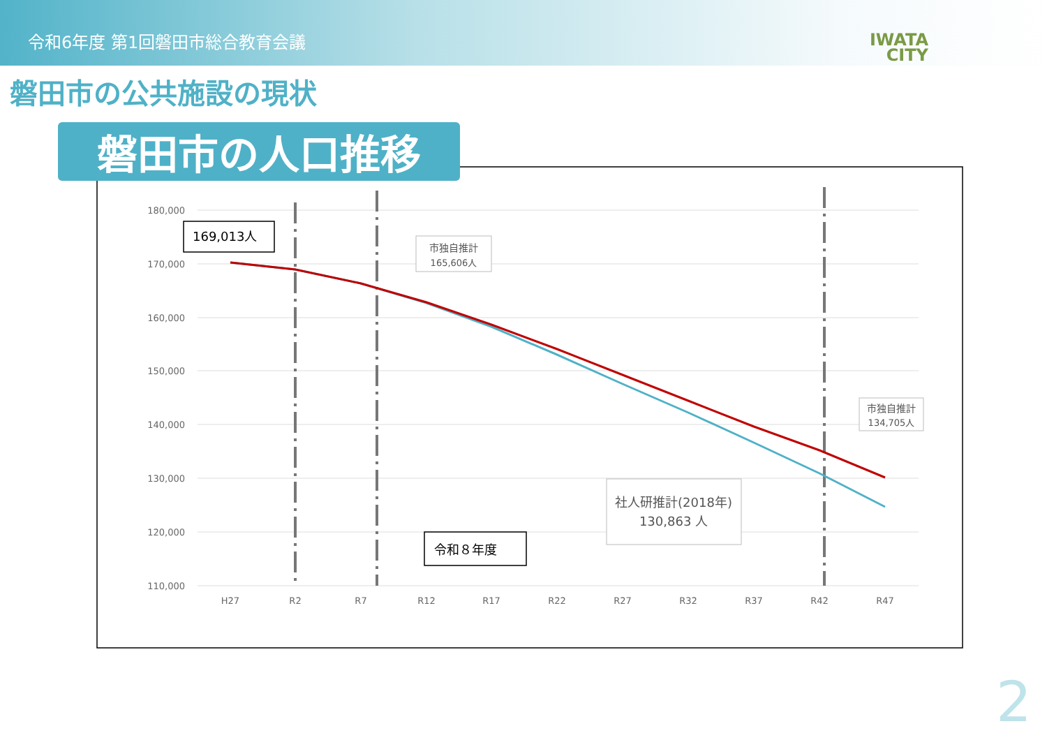令和6年度 第1回磐田市総合教育会議
IWATA
CITY
磐田市の公共施設の現状
180,000
170,000
160,000
150,000
140,000
130,000
120,000
110,000
H27
R2
R7
R12
R17
R22
R27
R32
R37
R42
R47
169,013人
市独自推計
165,606人
市独自推計
134,705人
社人研推計(2018年)
130,863 人
令和８年度
磐田市の人口推移
2